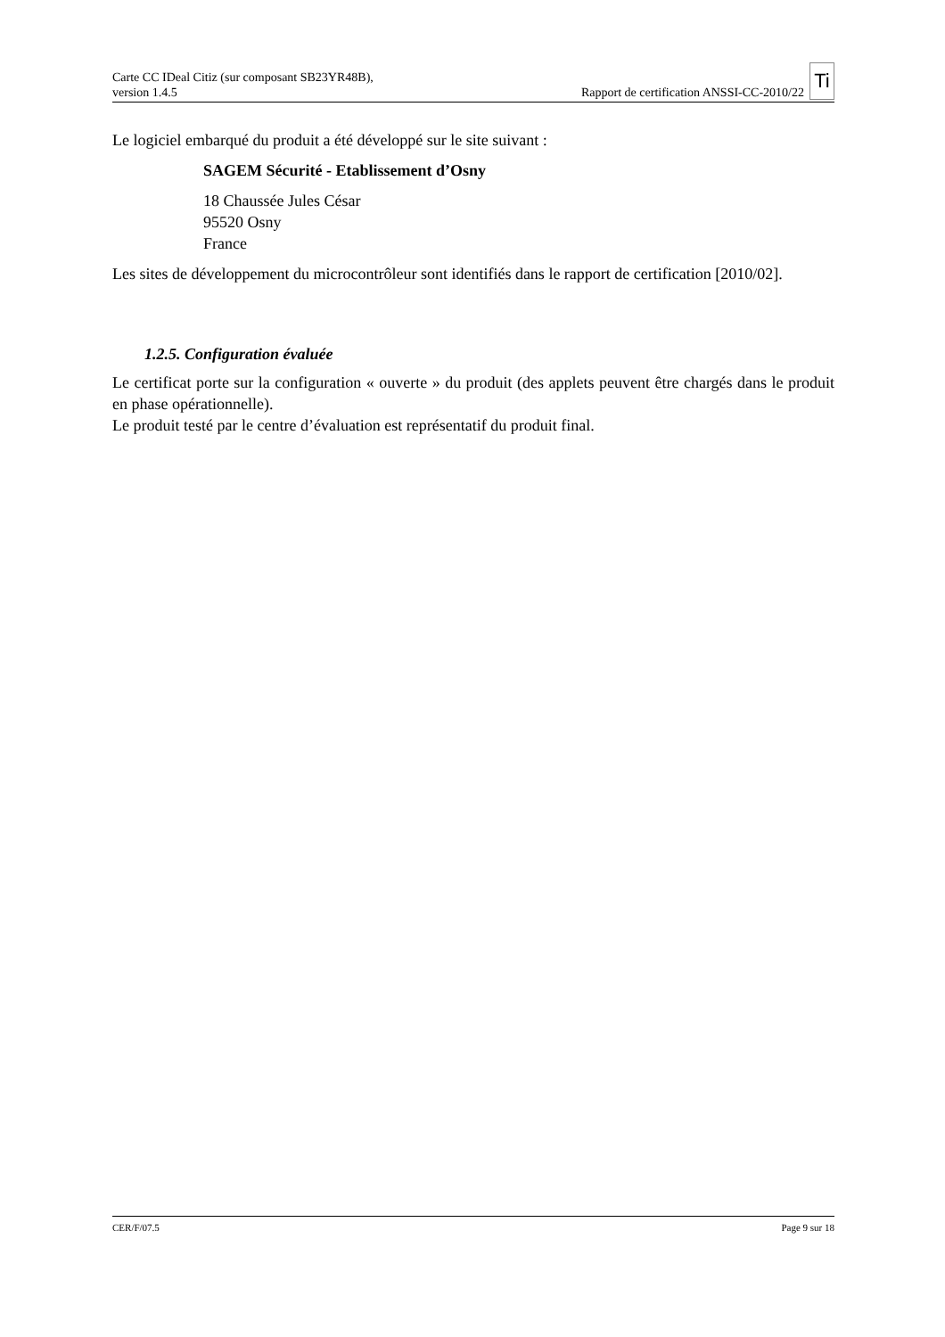Carte CC IDeal Citiz (sur composant SB23YR48B),
version 1.4.5
Rapport de certification ANSSI-CC-2010/22 Ti
Le logiciel embarqué du produit a été développé sur le site suivant :
SAGEM Sécurité - Etablissement d’Osny
18 Chaussée Jules César
95520 Osny
France
Les sites de développement du microcontrôleur sont identifiés dans le rapport de certification [2010/02].
1.2.5. Configuration évaluée
Le certificat porte sur la configuration « ouverte » du produit (des applets peuvent être chargés dans le produit en phase opérationnelle).
Le produit testé par le centre d’évaluation est représentatif du produit final.
CER/F/07.5 Page 9 sur 18